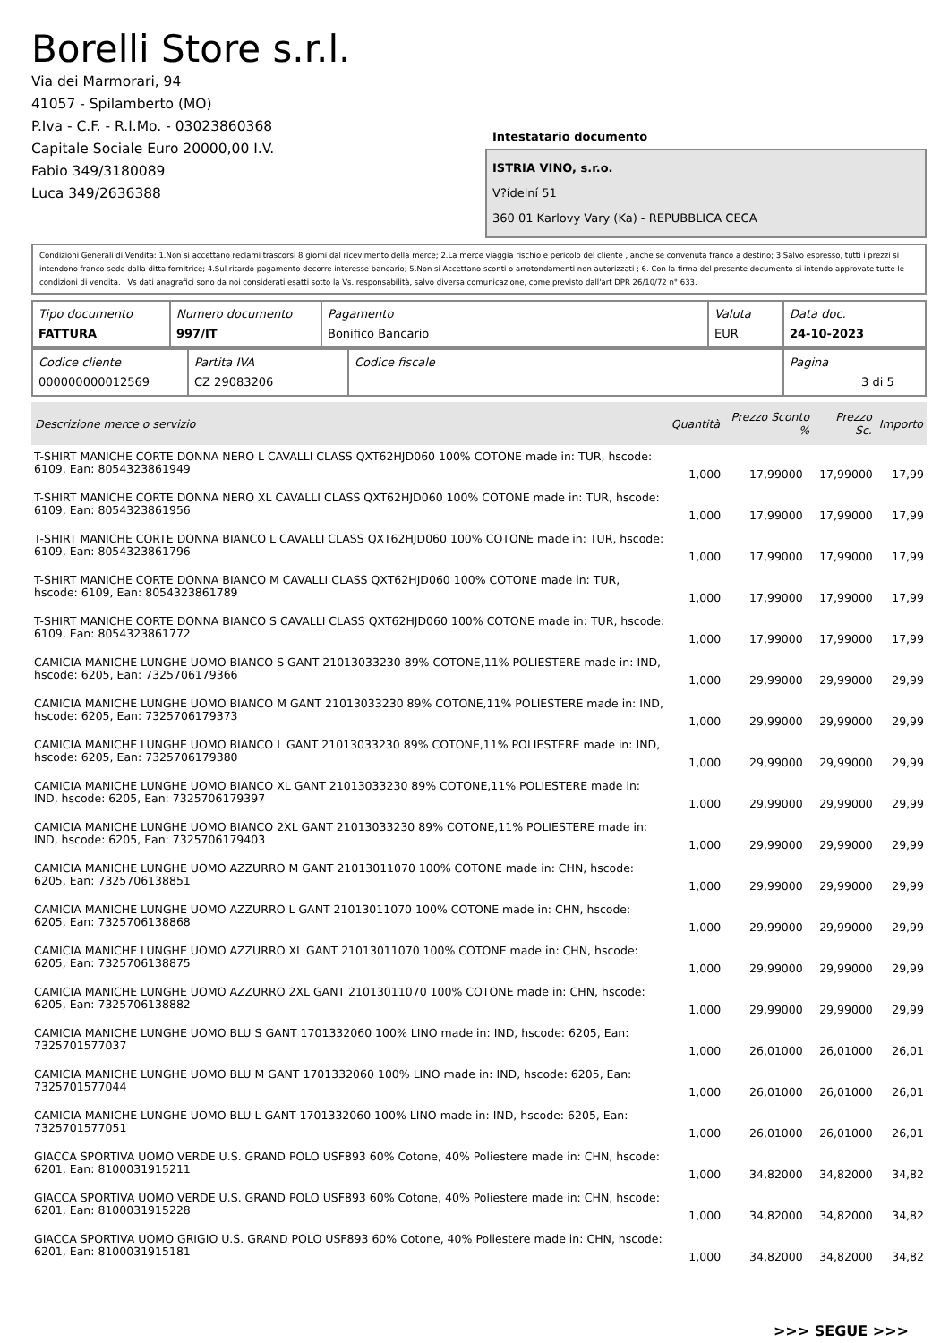Borelli Store s.r.l.
Via dei Marmorari, 94
41057 - Spilamberto (MO)
P.Iva - C.F. - R.I.Mo. - 03023860368
Capitale Sociale Euro 20000,00 I.V.
Fabio 349/3180089
Luca 349/2636388
Intestatario documento
ISTRIA VINO, s.r.o.
V?ídelní 51
360 01 Karlovy Vary (Ka) - REPUBBLICA CECA
Condizioni Generali di Vendita: 1.Non si accettano reclami trascorsi 8 giorni dal ricevimento della merce; 2.La merce viaggia rischio e pericolo del cliente , anche se convenuta franco a destino; 3.Salvo espresso, tutti i prezzi si intendono franco sede dalla ditta fornitrice; 4.Sul ritardo pagamento decorre interesse bancario; 5.Non si Accettano sconti o arrotondamenti non autorizzati ; 6. Con la firma del presente documento si intendo approvate tutte le condizioni di vendita. I Vs dati anagrafici sono da noi considerati esatti sotto la Vs. responsabilità, salvo diversa comunicazione, come previsto dall'art DPR 26/10/72 n° 633.
| Tipo documento FATTURA | Numero documento 997/IT | Pagamento Bonifico Bancario | Valuta EUR | Data doc. 24-10-2023 |
| Codice cliente 000000000012569 | Partita IVA CZ 29083206 | Codice fiscale | Pagina 3 di 5 |
| Descrizione merce o servizio | Quantità | Prezzo Sconto % | | Prezzo Sc. | Importo |
| --- | --- | --- | --- | --- | --- |
| T-SHIRT MANICHE CORTE DONNA NERO L CAVALLI CLASS QXT62HJD060 100% COTONE made in: TUR, hscode: 6109, Ean: 8054323861949 | 1,000 | 17,99000 | | 17,99000 | 17,99 |
| T-SHIRT MANICHE CORTE DONNA NERO XL CAVALLI CLASS QXT62HJD060 100% COTONE made in: TUR, hscode: 6109, Ean: 8054323861956 | 1,000 | 17,99000 | | 17,99000 | 17,99 |
| T-SHIRT MANICHE CORTE DONNA BIANCO L CAVALLI CLASS QXT62HJD060 100% COTONE made in: TUR, hscode: 6109, Ean: 8054323861796 | 1,000 | 17,99000 | | 17,99000 | 17,99 |
| T-SHIRT MANICHE CORTE DONNA BIANCO M CAVALLI CLASS QXT62HJD060 100% COTONE made in: TUR, hscode: 6109, Ean: 8054323861789 | 1,000 | 17,99000 | | 17,99000 | 17,99 |
| T-SHIRT MANICHE CORTE DONNA BIANCO S CAVALLI CLASS QXT62HJD060 100% COTONE made in: TUR, hscode: 6109, Ean: 8054323861772 | 1,000 | 17,99000 | | 17,99000 | 17,99 |
| CAMICIA MANICHE LUNGHE UOMO BIANCO S GANT 21013033230 89% COTONE,11% POLIESTERE made in: IND, hscode: 6205, Ean: 7325706179366 | 1,000 | 29,99000 | | 29,99000 | 29,99 |
| CAMICIA MANICHE LUNGHE UOMO BIANCO M GANT 21013033230 89% COTONE,11% POLIESTERE made in: IND, hscode: 6205, Ean: 7325706179373 | 1,000 | 29,99000 | | 29,99000 | 29,99 |
| CAMICIA MANICHE LUNGHE UOMO BIANCO L GANT 21013033230 89% COTONE,11% POLIESTERE made in: IND, hscode: 6205, Ean: 7325706179380 | 1,000 | 29,99000 | | 29,99000 | 29,99 |
| CAMICIA MANICHE LUNGHE UOMO BIANCO XL GANT 21013033230 89% COTONE,11% POLIESTERE made in: IND, hscode: 6205, Ean: 7325706179397 | 1,000 | 29,99000 | | 29,99000 | 29,99 |
| CAMICIA MANICHE LUNGHE UOMO BIANCO 2XL GANT 21013033230 89% COTONE,11% POLIESTERE made in: IND, hscode: 6205, Ean: 7325706179403 | 1,000 | 29,99000 | | 29,99000 | 29,99 |
| CAMICIA MANICHE LUNGHE UOMO AZZURRO M GANT 21013011070 100% COTONE made in: CHN, hscode: 6205, Ean: 7325706138851 | 1,000 | 29,99000 | | 29,99000 | 29,99 |
| CAMICIA MANICHE LUNGHE UOMO AZZURRO L GANT 21013011070 100% COTONE made in: CHN, hscode: 6205, Ean: 7325706138868 | 1,000 | 29,99000 | | 29,99000 | 29,99 |
| CAMICIA MANICHE LUNGHE UOMO AZZURRO XL GANT 21013011070 100% COTONE made in: CHN, hscode: 6205, Ean: 7325706138875 | 1,000 | 29,99000 | | 29,99000 | 29,99 |
| CAMICIA MANICHE LUNGHE UOMO AZZURRO 2XL GANT 21013011070 100% COTONE made in: CHN, hscode: 6205, Ean: 7325706138882 | 1,000 | 29,99000 | | 29,99000 | 29,99 |
| CAMICIA MANICHE LUNGHE UOMO BLU S GANT 1701332060 100% LINO made in: IND, hscode: 6205, Ean: 7325701577037 | 1,000 | 26,01000 | | 26,01000 | 26,01 |
| CAMICIA MANICHE LUNGHE UOMO BLU M GANT 1701332060 100% LINO made in: IND, hscode: 6205, Ean: 7325701577044 | 1,000 | 26,01000 | | 26,01000 | 26,01 |
| CAMICIA MANICHE LUNGHE UOMO BLU L GANT 1701332060 100% LINO made in: IND, hscode: 6205, Ean: 7325701577051 | 1,000 | 26,01000 | | 26,01000 | 26,01 |
| GIACCA SPORTIVA UOMO VERDE U.S. GRAND POLO USF893 60% Cotone, 40% Poliestere made in: CHN, hscode: 6201, Ean: 8100031915211 | 1,000 | 34,82000 | | 34,82000 | 34,82 |
| GIACCA SPORTIVA UOMO VERDE U.S. GRAND POLO USF893 60% Cotone, 40% Poliestere made in: CHN, hscode: 6201, Ean: 8100031915228 | 1,000 | 34,82000 | | 34,82000 | 34,82 |
| GIACCA SPORTIVA UOMO GRIGIO U.S. GRAND POLO USF893 60% Cotone, 40% Poliestere made in: CHN, hscode: 6201, Ean: 8100031915181 | 1,000 | 34,82000 | | 34,82000 | 34,82 |
>>> SEGUE >>>
-